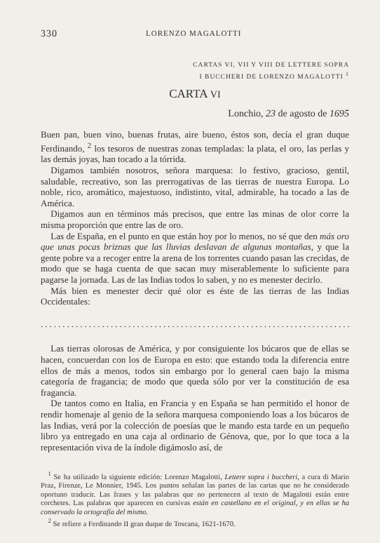330 LORENZO MAGALOTTI
CARTAS VI, VII Y VIII DE LETTERE SOPRA
I BUCCHERI DE LORENZO MAGALOTTI <sup>1</sup>
CARTA VI
Lonchio, 23 de agosto de 1695
Buen pan, buen vino, buenas frutas, aire bueno, éstos son, decía el gran duque Ferdinando, <sup>2</sup> los tesoros de nuestras zonas templadas: la plata, el oro, las perlas y las demás joyas, han tocado a la tórrida.
Digamos también nosotros, señora marquesa: lo festivo, gracioso, gentil, saludable, recreativo, son las prerrogativas de las tierras de nuestra Europa. Lo noble, rico, aromático, majestuoso, indistinto, vital, admirable, ha tocado a las de América.
Digamos aun en términos más precisos, que entre las minas de olor corre la misma proporción que entre las de oro.
Las de España, en el punto en que están hoy por lo menos, no sé que den más oro que unas pocas briznas que las lluvias deslavan de algunas montañas, y que la gente pobre va a recoger entre la arena de los torrentes cuando pasan las crecidas, de modo que se haga cuenta de que sacan muy miserablemente lo suficiente para pagarse la jornada. Las de las Indias todos lo saben, y no es menester decirlo.
Más bien es menester decir qué olor es éste de las tierras de las Indias Occidentales:
.......................................................................
Las tierras olorosas de América, y por consiguiente los búcaros que de ellas se hacen, concuerdan con los de Europa en esto: que estando toda la diferencia entre ellos de más a menos, todos sin embargo por lo general caen bajo la misma categoría de fragancia; de modo que queda sólo por ver la constitución de esa fragancia.
De tantos como en Italia, en Francia y en España se han permitido el honor de rendir homenaje al genio de la señora marquesa componiendo loas a los búcaros de las Indias, verá por la colección de poesías que le mando esta tarde en un pequeño libro ya entregado en una caja al ordinario de Génova, que, por lo que toca a la representación viva de la índole digámoslo así, de
<sup>1</sup> Se ha utilizado la siguiente edición: Lorenzo Magalotti, Lettere sopra i buccheri, a cura di Mario Praz, Firenze, Le Monnier, 1945. Los puntos señalan las partes de las cartas que no he considerado oportuno traducir. Las frases y las palabras que no pertenecen al texto de Magalotti están entre corchetes. Las palabras que aparecen en cursivas están en castellano en el original, y en ellas se ha conservado la ortografía del mismo.
<sup>2</sup> Se refiere a Ferdinando II gran duque de Toscana, 1621-1670.